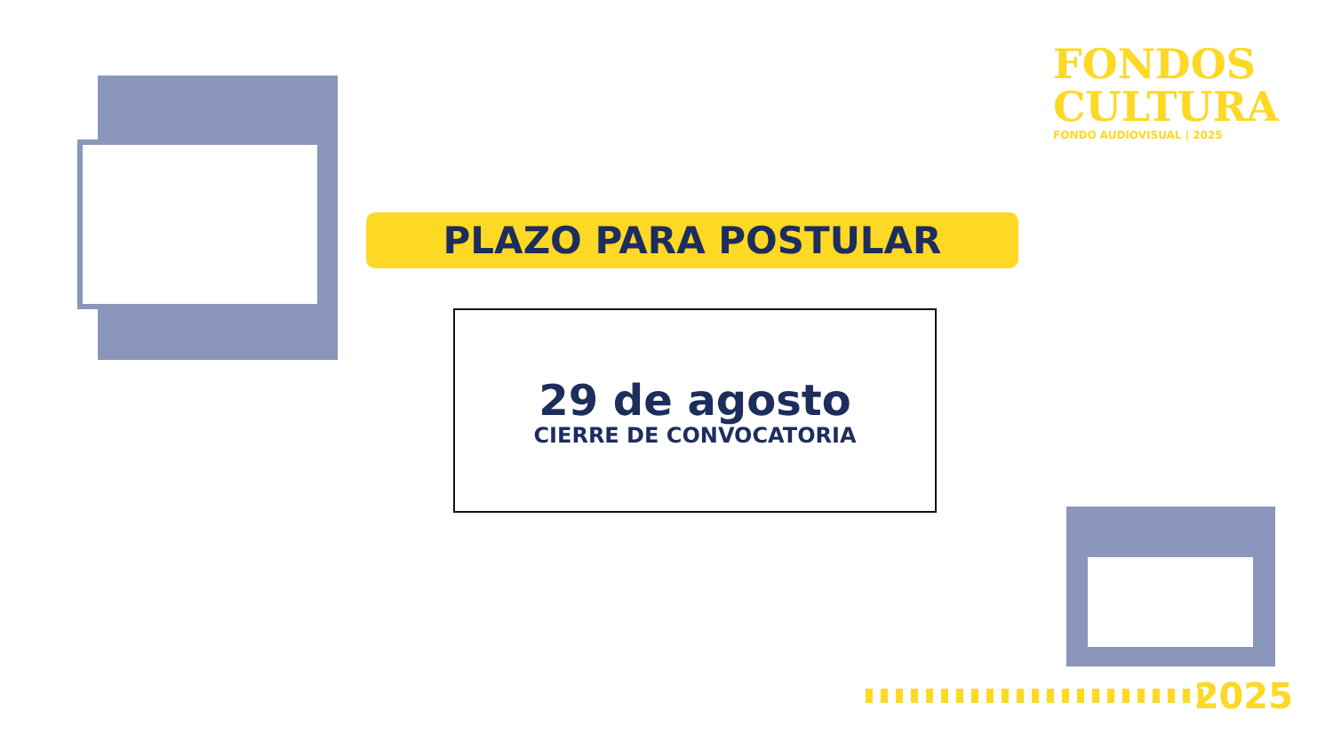FONDOS
CULTURA
FONDO AUDIOVISUAL | 2025
PLAZO PARA POSTULAR
29 de agosto
CIERRE DE CONVOCATORIA
2025